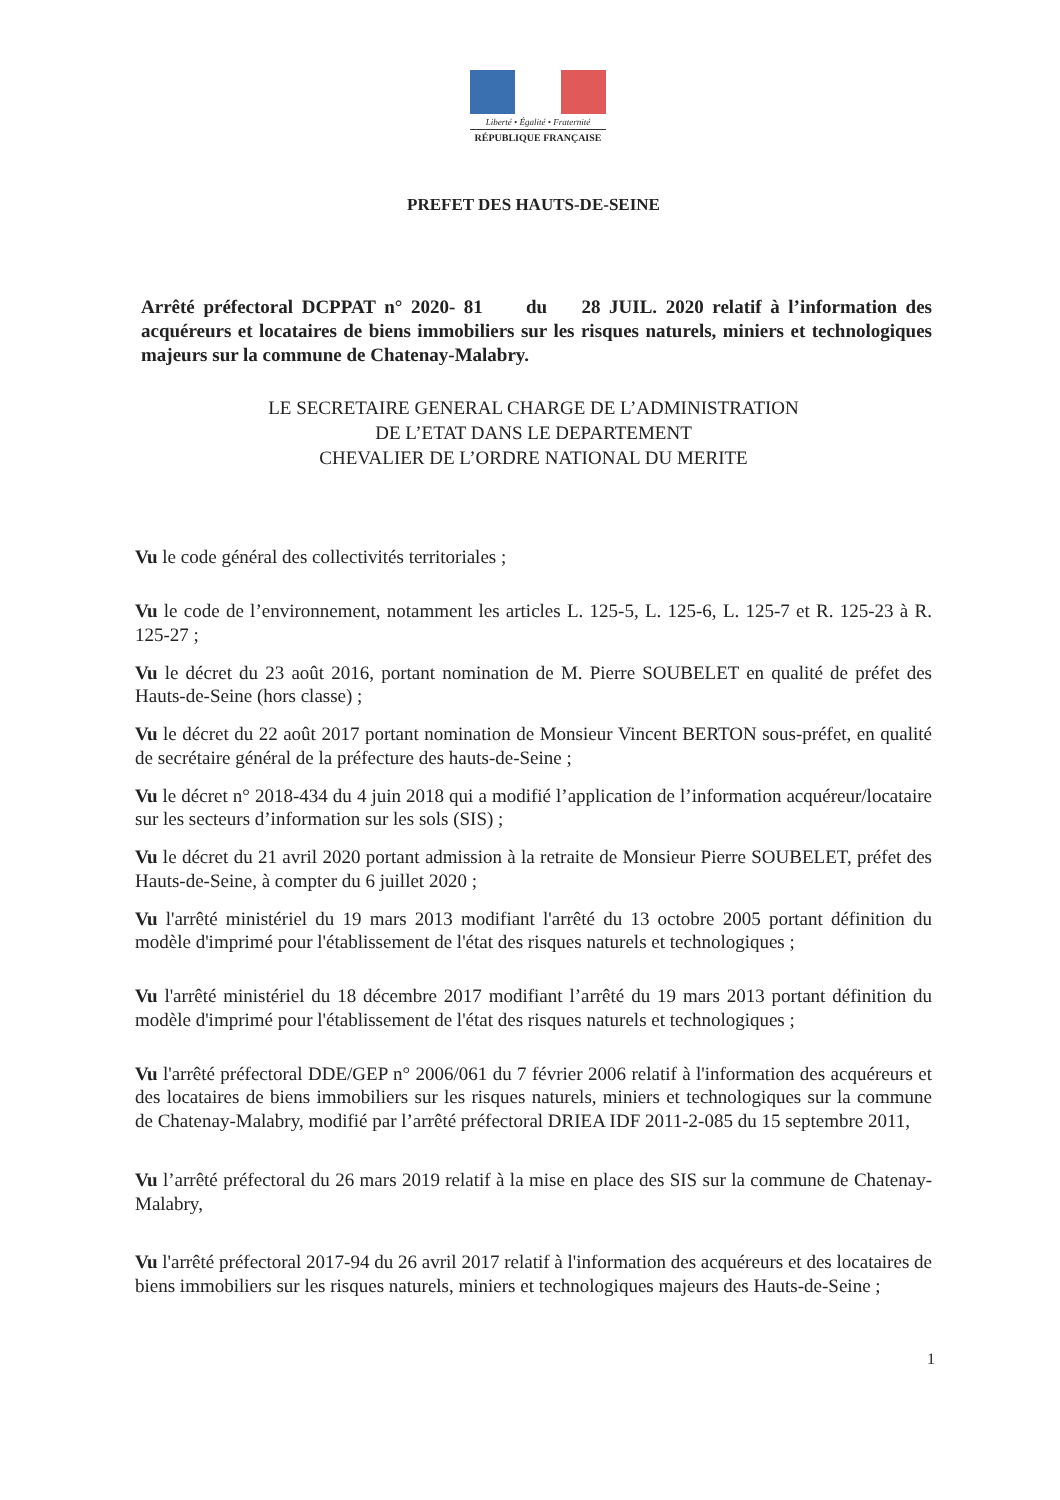Liberté • Égalité • Fraternité
RÉPUBLIQUE FRANÇAISE
PREFET DES HAUTS-DE-SEINE
Arrêté préfectoral DCPPAT n° 2020- 81 du 28 JUIL. 2020 relatif à l’information des acquéreurs et locataires de biens immobiliers sur les risques naturels, miniers et technologiques majeurs sur la commune de Chatenay-Malabry.
LE SECRETAIRE GENERAL CHARGE DE L’ADMINISTRATION
DE L’ETAT DANS LE DEPARTEMENT
CHEVALIER DE L’ORDRE NATIONAL DU MERITE
Vu le code général des collectivités territoriales ;
Vu le code de l’environnement, notamment les articles L. 125-5, L. 125-6, L. 125-7 et R. 125-23 à R. 125-27 ;
Vu le décret du 23 août 2016, portant nomination de M. Pierre SOUBELET en qualité de préfet des Hauts-de-Seine (hors classe) ;
Vu le décret du 22 août 2017 portant nomination de Monsieur Vincent BERTON sous-préfet, en qualité de secrétaire général de la préfecture des hauts-de-Seine ;
Vu le décret n° 2018-434 du 4 juin 2018 qui a modifié l’application de l’information acquéreur/locataire sur les secteurs d’information sur les sols (SIS) ;
Vu le décret du 21 avril 2020 portant admission à la retraite de Monsieur Pierre SOUBELET, préfet des Hauts-de-Seine, à compter du 6 juillet 2020 ;
Vu l'arrêté ministériel du 19 mars 2013 modifiant l'arrêté du 13 octobre 2005 portant définition du modèle d'imprimé pour l'établissement de l'état des risques naturels et technologiques ;
Vu l'arrêté ministériel du 18 décembre 2017 modifiant l’arrêté du 19 mars 2013 portant définition du modèle d'imprimé pour l'établissement de l'état des risques naturels et technologiques ;
Vu l'arrêté préfectoral DDE/GEP n° 2006/061 du 7 février 2006 relatif à l'information des acquéreurs et des locataires de biens immobiliers sur les risques naturels, miniers et technologiques sur la commune de Chatenay-Malabry, modifié par l’arrêté préfectoral DRIEA IDF 2011-2-085 du 15 septembre 2011,
Vu l’arrêté préfectoral du 26 mars 2019 relatif à la mise en place des SIS sur la commune de Chatenay-Malabry,
Vu l'arrêté préfectoral 2017-94 du 26 avril 2017 relatif à l'information des acquéreurs et des locataires de biens immobiliers sur les risques naturels, miniers et technologiques majeurs des Hauts-de-Seine ;
1